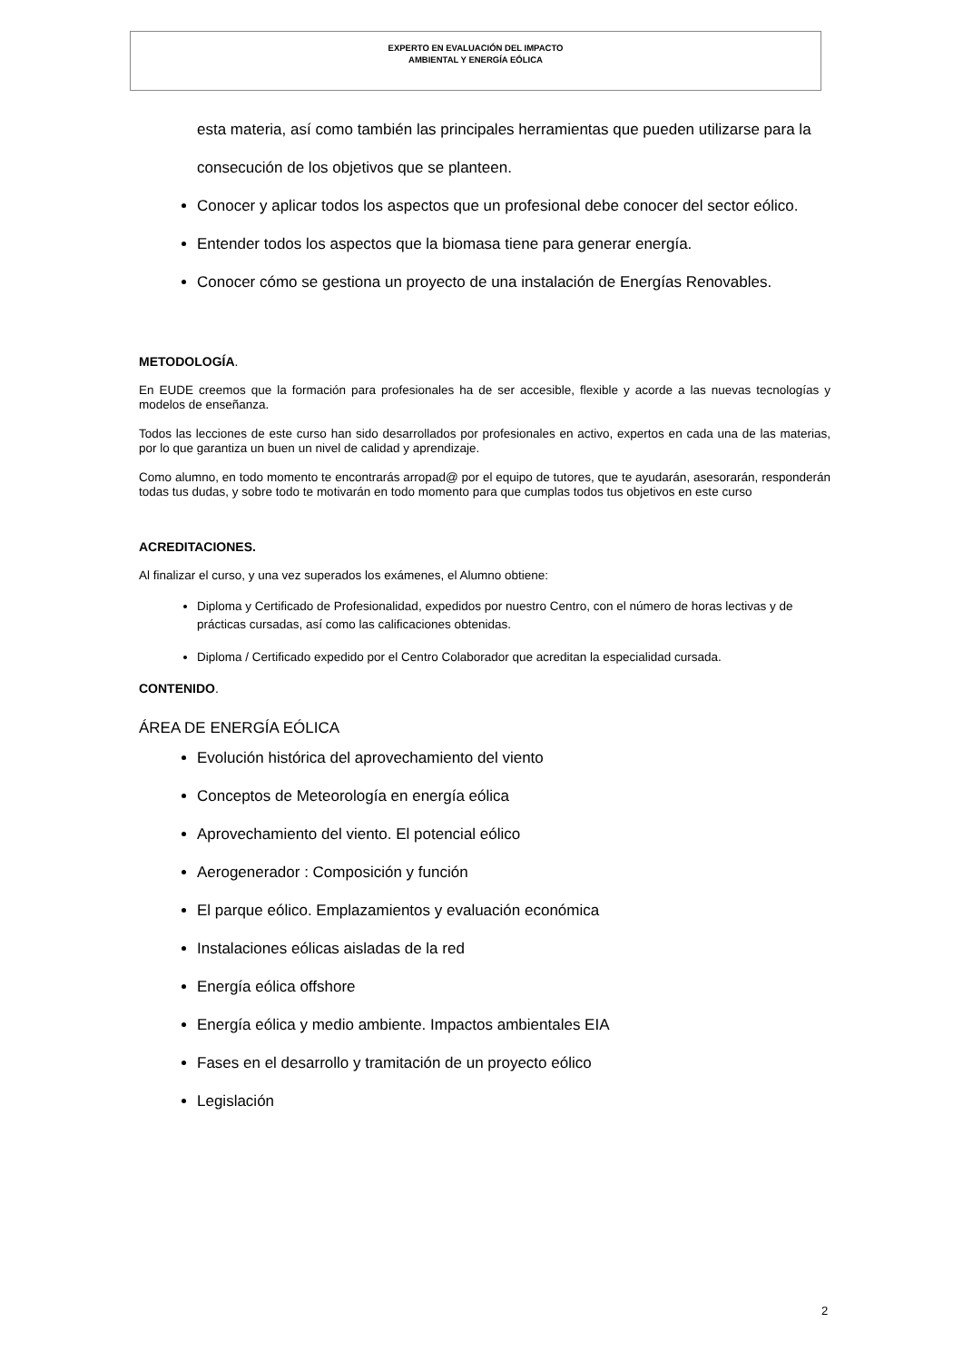EXPERTO EN EVALUACIÓN DEL IMPACTO
AMBIENTAL Y ENERGÍA EÓLICA
esta materia, así como también las principales herramientas que pueden utilizarse para la consecución de los objetivos que se planteen.
Conocer y aplicar todos los aspectos que un profesional debe conocer del sector eólico.
Entender todos los aspectos que la biomasa tiene para generar energía.
Conocer cómo se gestiona un proyecto de una instalación de Energías Renovables.
METODOLOGÍA.
En EUDE creemos que la formación para profesionales ha de ser accesible, flexible y acorde a las nuevas tecnologías y modelos de enseñanza.
Todos las lecciones de este curso han sido desarrollados por profesionales en activo, expertos en cada una de las materias, por lo que garantiza un buen un nivel de calidad y aprendizaje.
Como alumno, en todo momento te encontrarás arropad@ por el equipo de tutores, que te ayudarán, asesorarán, responderán todas tus dudas, y sobre todo te motivarán en todo momento para que cumplas todos tus objetivos en este curso
ACREDITACIONES.
Al finalizar el curso, y una vez superados los exámenes, el Alumno obtiene:
Diploma y Certificado de Profesionalidad, expedidos por nuestro Centro, con el número de horas lectivas y de prácticas cursadas, así como las calificaciones obtenidas.
Diploma / Certificado expedido por el Centro Colaborador que acreditan la especialidad cursada.
CONTENIDO.
ÁREA DE ENERGÍA EÓLICA
Evolución histórica del aprovechamiento del viento
Conceptos de Meteorología en energía eólica
Aprovechamiento del viento. El potencial eólico
Aerogenerador : Composición y función
El parque eólico. Emplazamientos y evaluación económica
Instalaciones eólicas aisladas de la red
Energía eólica offshore
Energía eólica y medio ambiente. Impactos ambientales EIA
Fases en el desarrollo y tramitación de un proyecto eólico
Legislación
2